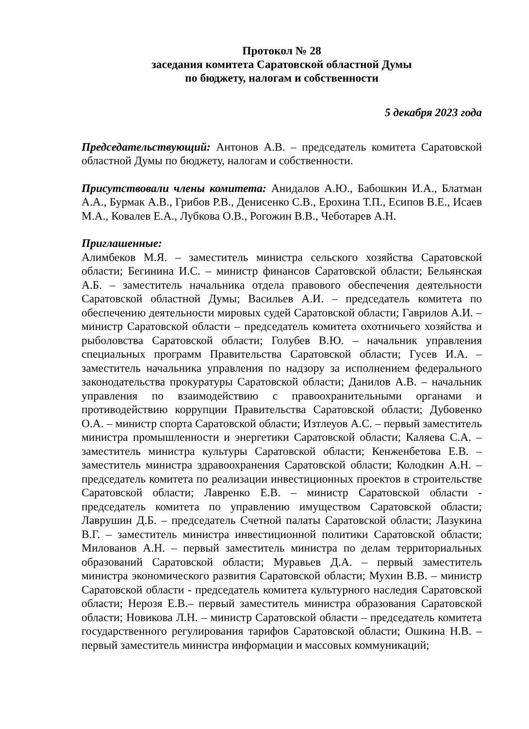Протокол № 28
заседания комитета Саратовской областной Думы
по бюджету, налогам и собственности
5 декабря 2023 года
Председательствующий: Антонов А.В. – председатель комитета Саратовской областной Думы по бюджету, налогам и собственности.
Присутствовали члены комитета: Анидалов А.Ю., Бабошкин И.А., Блатман А.А., Бурмак А.В., Грибов Р.В., Денисенко С.В., Ерохина Т.П., Есипов В.Е., Исаев М.А., Ковалев Е.А., Лубкова О.В., Рогожин В.В., Чеботарев А.Н.
Приглашенные:
Алимбеков М.Я. – заместитель министра сельского хозяйства Саратовской области; Бегинина И.С. – министр финансов Саратовской области; Бельянская А.Б. – заместитель начальника отдела правового обеспечения деятельности Саратовской областной Думы; Васильев А.И. – председатель комитета по обеспечению деятельности мировых судей Саратовской области; Гаврилов А.И. – министр Саратовской области – председатель комитета охотничьего хозяйства и рыболовства Саратовской области; Голубев В.Ю. – начальник управления специальных программ Правительства Саратовской области; Гусев И.А. – заместитель начальника управления по надзору за исполнением федерального законодательства прокуратуры Саратовской области; Данилов А.В. – начальник управления по взаимодействию с правоохранительными органами и противодействию коррупции Правительства Саратовской области; Дубовенко О.А. – министр спорта Саратовской области; Изтлеуов А.С. – первый заместитель министра промышленности и энергетики Саратовской области; Каляева С.А. – заместитель министра культуры Саратовской области; Кенженбетова Е.В. – заместитель министра здравоохранения Саратовской области; Колодкин А.Н. – председатель комитета по реализации инвестиционных проектов в строительстве Саратовской области; Лавренко Е.В. – министр Саратовской области - председатель комитета по управлению имуществом Саратовской области; Лаврушин Д.Б. – председатель Счетной палаты Саратовской области; Лазукина В.Г. – заместитель министра инвестиционной политики Саратовской области; Милованов А.Н. – первый заместитель министра по делам территориальных образований Саратовской области; Муравьев Д.А. – первый заместитель министра экономического развития Саратовской области; Мухин В.В. – министр Саратовской области - председатель комитета культурного наследия Саратовской области; Нерозя Е.В.– первый заместитель министра образования Саратовской области; Новикова Л.Н. – министр Саратовской области – председатель комитета государственного регулирования тарифов Саратовской области; Ошкина Н.В. – первый заместитель министра информации и массовых коммуникаций;